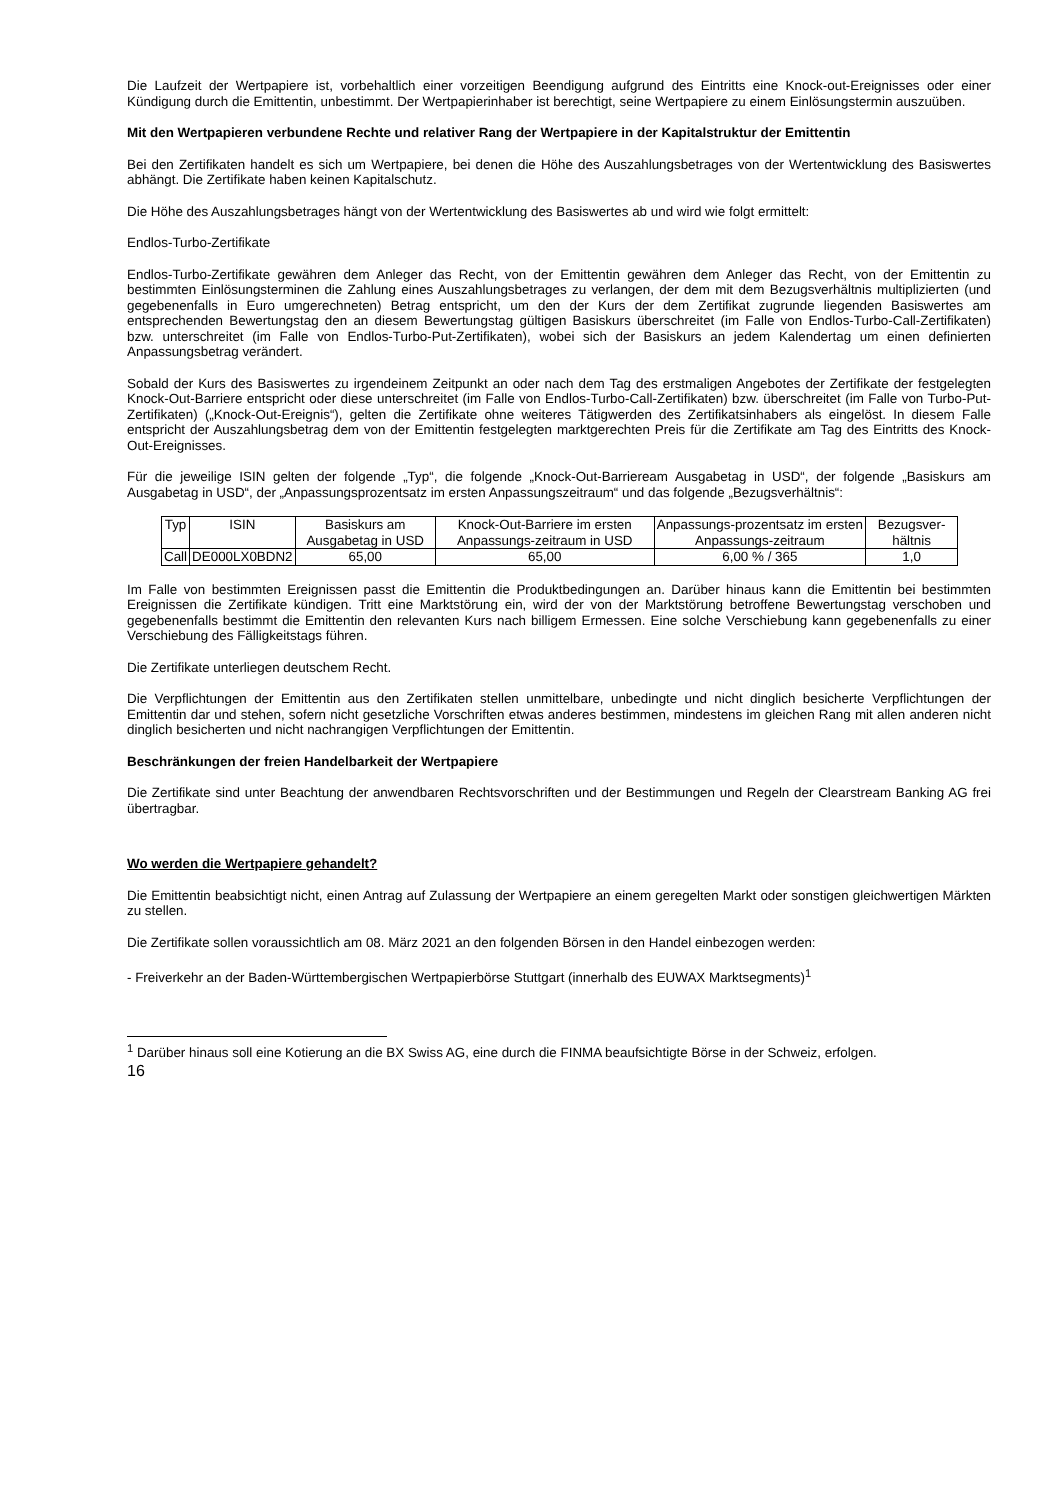Die Laufzeit der Wertpapiere ist, vorbehaltlich einer vorzeitigen Beendigung aufgrund des Eintritts eine Knock-out-Ereignisses oder einer Kündigung durch die Emittentin, unbestimmt. Der Wertpapierinhaber ist berechtigt, seine Wertpapiere zu einem Einlösungstermin auszuüben.
Mit den Wertpapieren verbundene Rechte und relativer Rang der Wertpapiere in der Kapitalstruktur der Emittentin
Bei den Zertifikaten handelt es sich um Wertpapiere, bei denen die Höhe des Auszahlungsbetrages von der Wertentwicklung des Basiswertes abhängt. Die Zertifikate haben keinen Kapitalschutz.
Die Höhe des Auszahlungsbetrages hängt von der Wertentwicklung des Basiswertes ab und wird wie folgt ermittelt:
Endlos-Turbo-Zertifikate
Endlos-Turbo-Zertifikate gewähren dem Anleger das Recht, von der Emittentin gewähren dem Anleger das Recht, von der Emittentin zu bestimmten Einlösungsterminen die Zahlung eines Auszahlungsbetrages zu verlangen, der dem mit dem Bezugsverhältnis multiplizierten (und gegebenenfalls in Euro umgerechneten) Betrag entspricht, um den der Kurs der dem Zertifikat zugrunde liegenden Basiswertes am entsprechenden Bewertungstag den an diesem Bewertungstag gültigen Basiskurs überschreitet (im Falle von Endlos-Turbo-Call-Zertifikaten) bzw. unterschreitet (im Falle von Endlos-Turbo-Put-Zertifikaten), wobei sich der Basiskurs an jedem Kalendertag um einen definierten Anpassungsbetrag verändert.
Sobald der Kurs des Basiswertes zu irgendeinem Zeitpunkt an oder nach dem Tag des erstmaligen Angebotes der Zertifikate der festgelegten Knock-Out-Barriere entspricht oder diese unterschreitet (im Falle von Endlos-Turbo-Call-Zertifikaten) bzw. überschreitet (im Falle von Turbo-Put-Zertifikaten) („Knock-Out-Ereignis“), gelten die Zertifikate ohne weiteres Tätigwerden des Zertifikatsinhabers als eingelöst. In diesem Falle entspricht der Auszahlungsbetrag dem von der Emittentin festgelegten marktgerechten Preis für die Zertifikate am Tag des Eintritts des Knock-Out-Ereignisses.
Für die jeweilige ISIN gelten der folgende „Typ“, die folgende „Knock-Out-Barrieream Ausgabetag in USD“, der folgende „Basiskurs am Ausgabetag in USD“, der „Anpassungsprozentsatz im ersten Anpassungszeitraum“ und das folgende „Bezugsverhältnis“:
| Typ | ISIN | Basiskurs am Ausgabetag in USD | Knock-Out-Barriere im ersten Anpassungs-zeitraum in USD | Anpassungs-prozentsatz im ersten Anpassungs-zeitraum | Bezugsver-hältnis |
| --- | --- | --- | --- | --- | --- |
| Call | DE000LX0BDN2 | 65,00 | 65,00 | 6,00 % / 365 | 1,0 |
Im Falle von bestimmten Ereignissen passt die Emittentin die Produktbedingungen an. Darüber hinaus kann die Emittentin bei bestimmten Ereignissen die Zertifikate kündigen. Tritt eine Marktstörung ein, wird der von der Marktstörung betroffene Bewertungstag verschoben und gegebenenfalls bestimmt die Emittentin den relevanten Kurs nach billigem Ermessen. Eine solche Verschiebung kann gegebenenfalls zu einer Verschiebung des Fälligkeitstags führen.
Die Zertifikate unterliegen deutschem Recht.
Die Verpflichtungen der Emittentin aus den Zertifikaten stellen unmittelbare, unbedingte und nicht dinglich besicherte Verpflichtungen der Emittentin dar und stehen, sofern nicht gesetzliche Vorschriften etwas anderes bestimmen, mindestens im gleichen Rang mit allen anderen nicht dinglich besicherten und nicht nachrangigen Verpflichtungen der Emittentin.
Beschränkungen der freien Handelbarkeit der Wertpapiere
Die Zertifikate sind unter Beachtung der anwendbaren Rechtsvorschriften und der Bestimmungen und Regeln der Clearstream Banking AG frei übertragbar.
Wo werden die Wertpapiere gehandelt?
Die Emittentin beabsichtigt nicht, einen Antrag auf Zulassung der Wertpapiere an einem geregelten Markt oder sonstigen gleichwertigen Märkten zu stellen.
Die Zertifikate sollen voraussichtlich am 08. März 2021 an den folgenden Börsen in den Handel einbezogen werden:
- Freiverkehr an der Baden-Württembergischen Wertpapierbörse Stuttgart (innerhalb des EUWAX Marktsegments)<sup>1</sup>
<sup>1</sup> Darüber hinaus soll eine Kotierung an die BX Swiss AG, eine durch die FINMA beaufsichtigte Börse in der Schweiz, erfolgen.
16